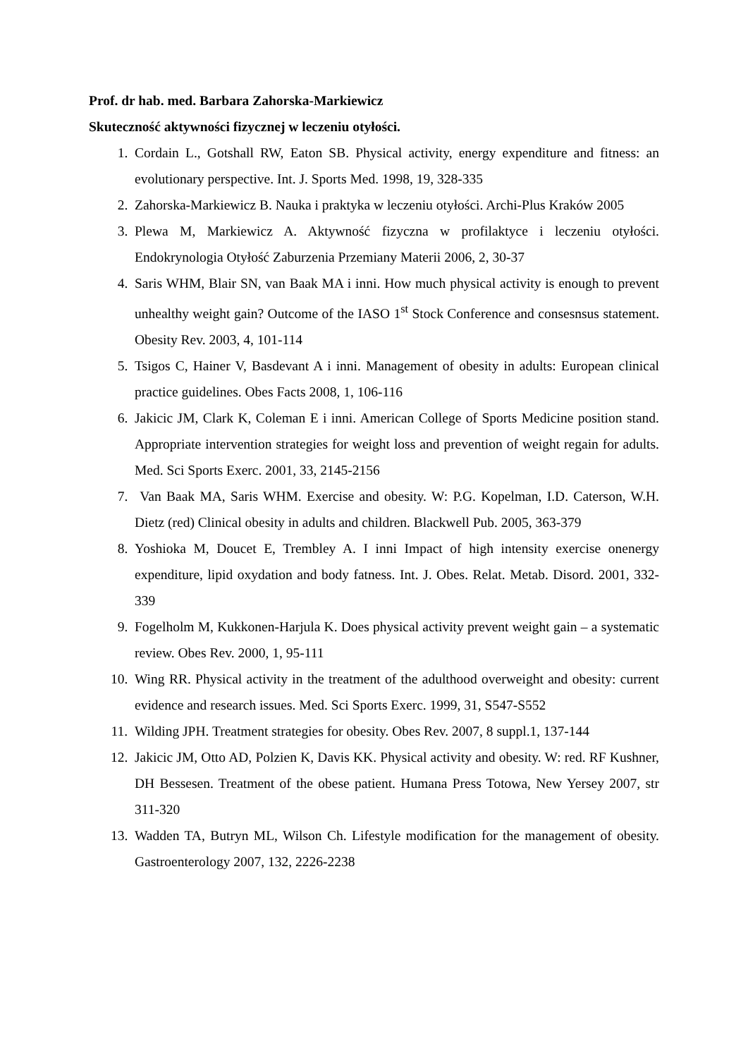Prof. dr hab. med. Barbara Zahorska-Markiewicz
Skuteczność aktywności fizycznej w leczeniu otyłości.
1. Cordain L., Gotshall RW, Eaton SB. Physical activity, energy expenditure and fitness: an evolutionary perspective. Int. J. Sports Med. 1998, 19, 328-335
2. Zahorska-Markiewicz B. Nauka i praktyka w leczeniu otyłości. Archi-Plus Kraków 2005
3. Plewa M, Markiewicz A. Aktywność fizyczna w profilaktyce i leczeniu otyłości. Endokrynologia Otyłość Zaburzenia Przemiany Materii 2006, 2, 30-37
4. Saris WHM, Blair SN, van Baak MA i inni. How much physical activity is enough to prevent unhealthy weight gain? Outcome of the IASO 1<sup>st</sup> Stock Conference and consesnsus statement. Obesity Rev. 2003, 4, 101-114
5. Tsigos C, Hainer V, Basdevant A i inni. Management of obesity in adults: European clinical practice guidelines. Obes Facts 2008, 1, 106-116
6. Jakicic JM, Clark K, Coleman E i inni. American College of Sports Medicine position stand. Appropriate intervention strategies for weight loss and prevention of weight regain for adults. Med. Sci Sports Exerc. 2001, 33, 2145-2156
7. Van Baak MA, Saris WHM. Exercise and obesity. W: P.G. Kopelman, I.D. Caterson, W.H. Dietz (red) Clinical obesity in adults and children. Blackwell Pub. 2005, 363-379
8. Yoshioka M, Doucet E, Trembley A. I inni Impact of high intensity exercise onenergy expenditure, lipid oxydation and body fatness. Int. J. Obes. Relat. Metab. Disord. 2001, 332-339
9. Fogelholm M, Kukkonen-Harjula K. Does physical activity prevent weight gain – a systematic review. Obes Rev. 2000, 1, 95-111
10. Wing RR. Physical activity in the treatment of the adulthood overweight and obesity: current evidence and research issues. Med. Sci Sports Exerc. 1999, 31, S547-S552
11. Wilding JPH. Treatment strategies for obesity. Obes Rev. 2007, 8 suppl.1, 137-144
12. Jakicic JM, Otto AD, Polzien K, Davis KK. Physical activity and obesity. W: red. RF Kushner, DH Bessesen. Treatment of the obese patient. Humana Press Totowa, New Yersey 2007, str 311-320
13. Wadden TA, Butryn ML, Wilson Ch. Lifestyle modification for the management of obesity. Gastroenterology 2007, 132, 2226-2238